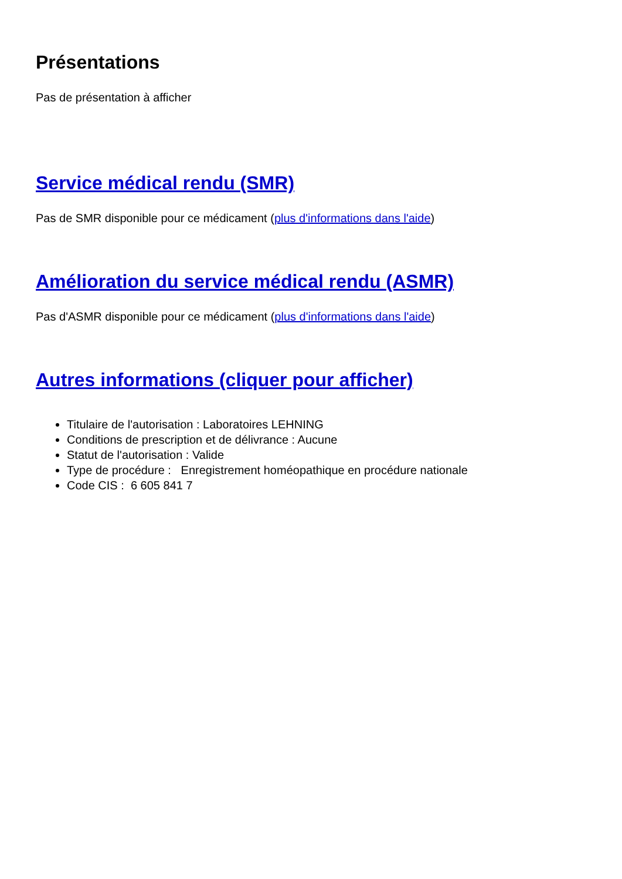Présentations
Pas de présentation à afficher
Service médical rendu (SMR)
Pas de SMR disponible pour ce médicament (plus d'informations dans l'aide)
Amélioration du service médical rendu (ASMR)
Pas d'ASMR disponible pour ce médicament (plus d'informations dans l'aide)
Autres informations (cliquer pour afficher)
Titulaire de l'autorisation : Laboratoires LEHNING
Conditions de prescription et de délivrance : Aucune
Statut de l'autorisation : Valide
Type de procédure : Enregistrement homéopathique en procédure nationale
Code CIS : 6 605 841 7